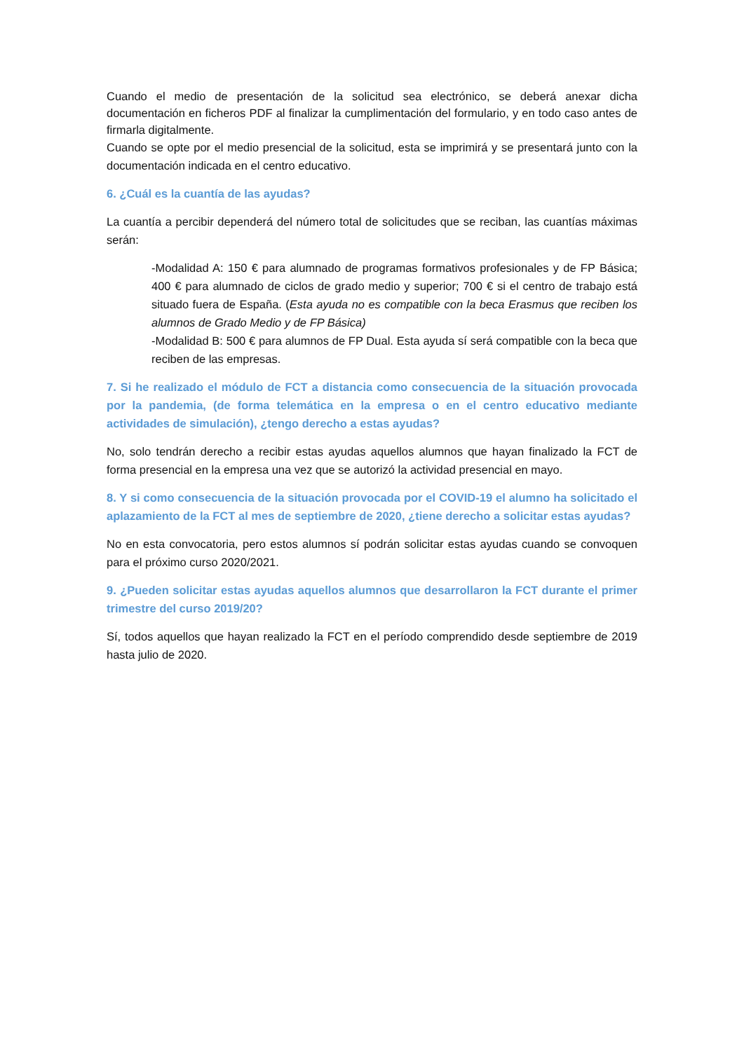Cuando el medio de presentación de la solicitud sea electrónico, se deberá anexar dicha documentación en ficheros PDF al finalizar la cumplimentación del formulario, y en todo caso antes de firmarla digitalmente.
Cuando se opte por el medio presencial de la solicitud, esta se imprimirá y se presentará junto con la documentación indicada en el centro educativo.
6. ¿Cuál es la cuantía de las ayudas?
La cuantía a percibir dependerá del número total de solicitudes que se reciban, las cuantías máximas serán:
-Modalidad A: 150 € para alumnado de programas formativos profesionales y de FP Básica; 400 € para alumnado de ciclos de grado medio y superior; 700 € si el centro de trabajo está situado fuera de España. (Esta ayuda no es compatible con la beca Erasmus que reciben los alumnos de Grado Medio y de FP Básica)
-Modalidad B: 500 € para alumnos de FP Dual. Esta ayuda sí será compatible con la beca que reciben de las empresas.
7. Si he realizado el módulo de FCT a distancia como consecuencia de la situación provocada por la pandemia, (de forma telemática en la empresa o en el centro educativo mediante actividades de simulación), ¿tengo derecho a estas ayudas?
No, solo tendrán derecho a recibir estas ayudas aquellos alumnos que hayan finalizado la FCT de forma presencial en la empresa una vez que se autorizó la actividad presencial en mayo.
8. Y si como consecuencia de la situación provocada por el COVID-19 el alumno ha solicitado el aplazamiento de la FCT al mes de septiembre de 2020, ¿tiene derecho a solicitar estas ayudas?
No en esta convocatoria, pero estos alumnos sí podrán solicitar estas ayudas cuando se convoquen para el próximo curso 2020/2021.
9. ¿Pueden solicitar estas ayudas aquellos alumnos que desarrollaron la FCT durante el primer trimestre del curso 2019/20?
Sí, todos aquellos que hayan realizado la FCT en el período comprendido desde septiembre de 2019 hasta julio de 2020.